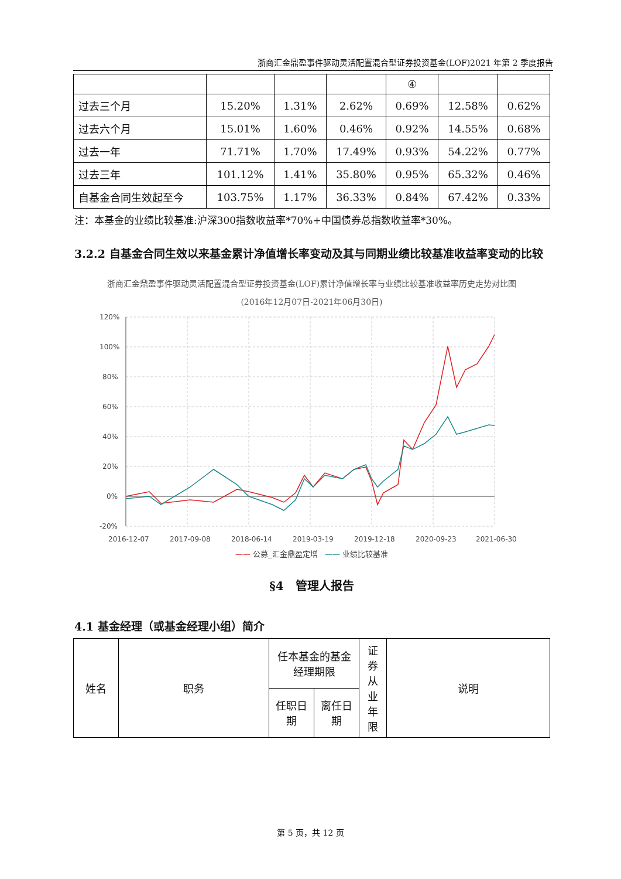浙商汇金鼎盈事件驱动灵活配置混合型证券投资基金(LOF)2021 年第 2 季度报告
| | | | | ④ | | |
| 过去三个月 | 15.20% | 1.31% | 2.62% | 0.69% | 12.58% | 0.62% |
| 过去六个月 | 15.01% | 1.60% | 0.46% | 0.92% | 14.55% | 0.68% |
| 过去一年 | 71.71% | 1.70% | 17.49% | 0.93% | 54.22% | 0.77% |
| 过去三年 | 101.12% | 1.41% | 35.80% | 0.95% | 65.32% | 0.46% |
| 自基金合同生效起至今 | 103.75% | 1.17% | 36.33% | 0.84% | 67.42% | 0.33% |
注：本基金的业绩比较基准:沪深300指数收益率*70%+中国债券总指数收益率*30%。
3.2.2 自基金合同生效以来基金累计净值增长率变动及其与同期业绩比较基准收益率变动的比较
浙商汇金鼎盈事件驱动灵活配置混合型证券投资基金(LOF)累计净值增长率与业绩比较基准收益率历史走势对比图
(2016年12月07日-2021年06月30日)
120%
100%
80%
60%
40%
20%
0%
-20%
2016-12-07
2017-09-08
2018-06-14
2019-03-19
2019-12-18
2020-09-23
2021-06-30
—— 公募_汇金鼎盈定增 —— 业绩比较基准
§4　管理人报告
4.1 基金经理（或基金经理小组）简介
| 姓名 | 职务 | 任本基金的基金经理期限 | | 证券从业年限 | 说明 |
| --- | --- | --- | --- | --- | --- |
| | | 任职日期 | 离任日期 | | |
第 5 页，共 12 页